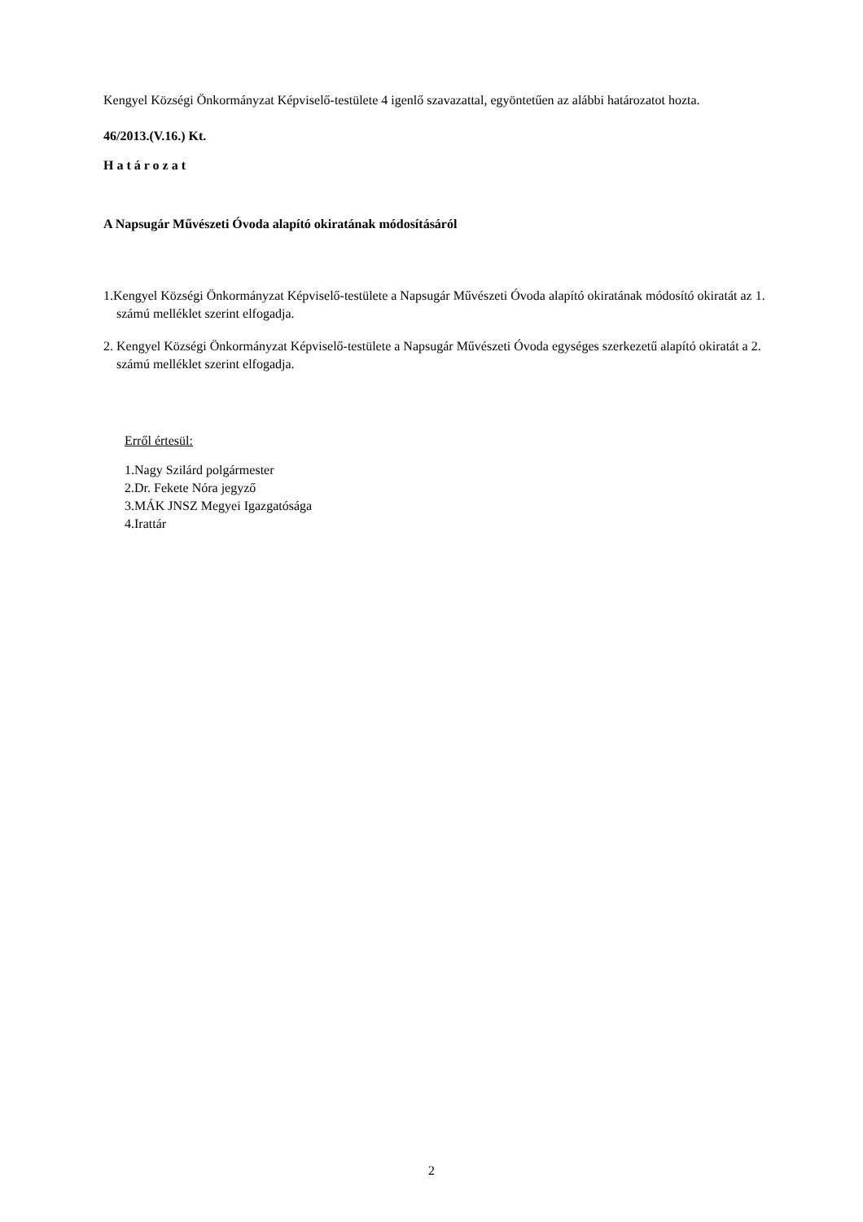Kengyel Községi Önkormányzat Képviselő-testülete 4 igenlő szavazattal, egyöntetűen az alábbi határozatot hozta.
46/2013.(V.16.) Kt.
Határozat
A Napsugár Művészeti Óvoda alapító okiratának módosításáról
1.Kengyel Községi Önkormányzat Képviselő-testülete a Napsugár Művészeti Óvoda alapító okiratának módosító okiratát az 1. számú melléklet szerint elfogadja.
2. Kengyel Községi Önkormányzat Képviselő-testülete a Napsugár Művészeti Óvoda egységes szerkezetű alapító okiratát a 2. számú melléklet szerint elfogadja.
Erről értesül:
1.Nagy Szilárd polgármester
2.Dr. Fekete Nóra jegyző
3.MÁK JNSZ Megyei Igazgatósága
4.Irattár
2